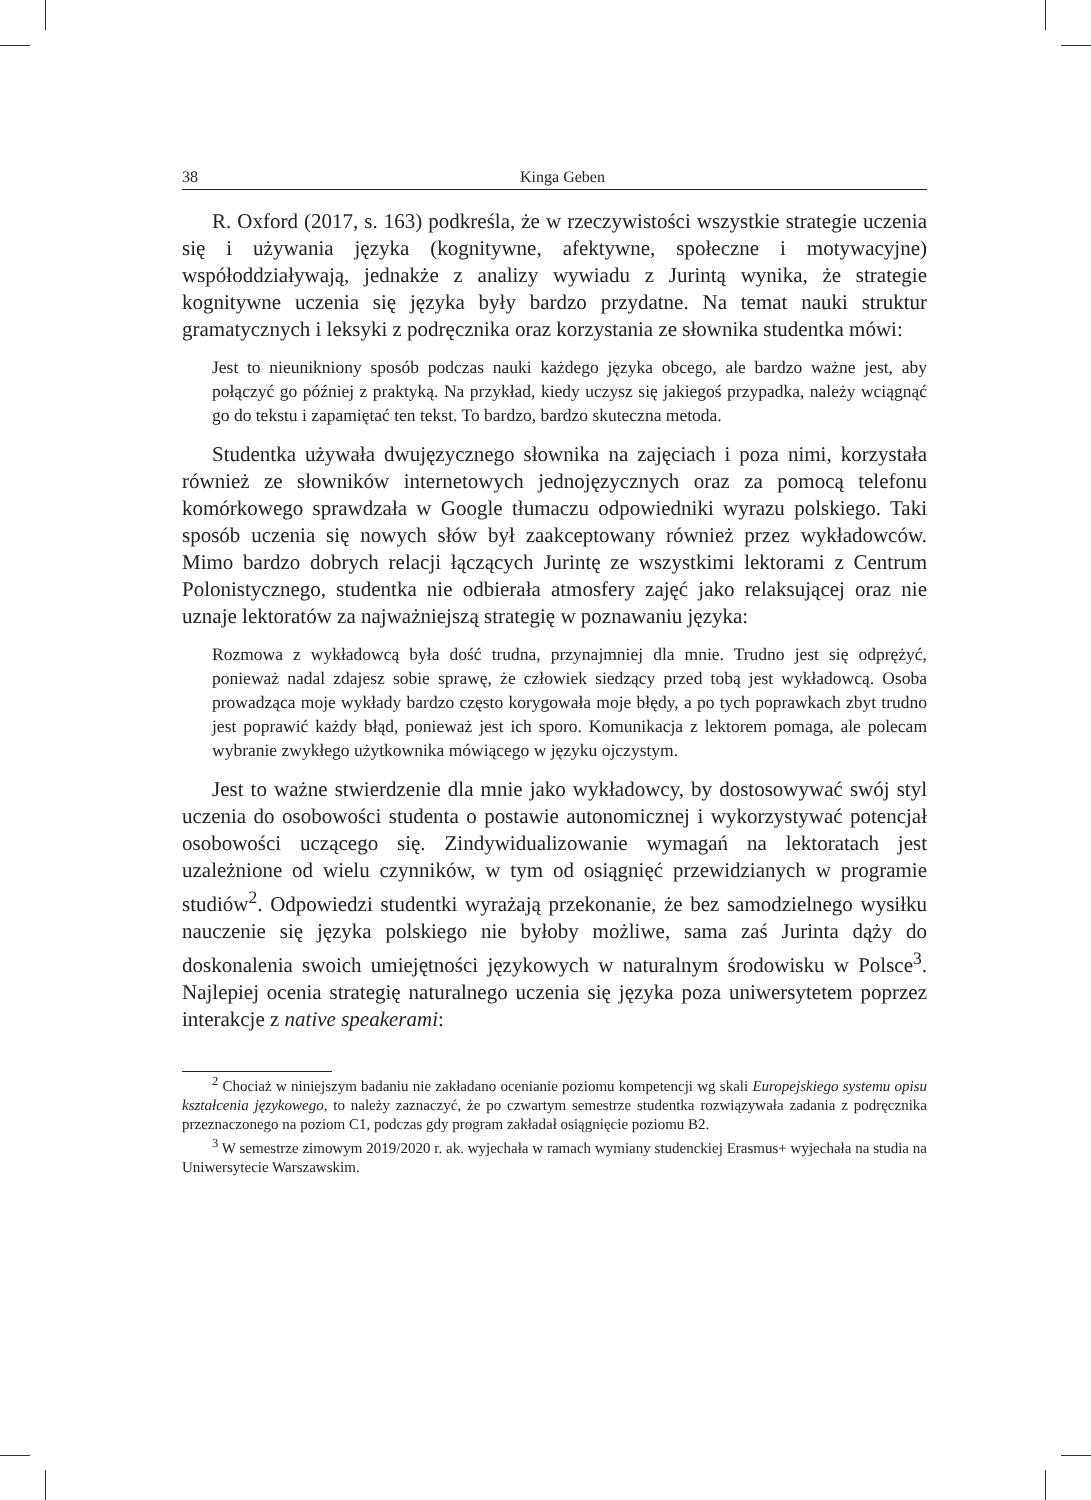38 Kinga Geben
R. Oxford (2017, s. 163) podkreśla, że w rzeczywistości wszystkie strategie uczenia się i używania języka (kognitywne, afektywne, społeczne i motywacyjne) współoddziaływają, jednakże z analizy wywiadu z Jurintą wynika, że strategie kognitywne uczenia się języka były bardzo przydatne. Na temat nauki struktur gramatycznych i leksyki z podręcznika oraz korzystania ze słownika studentka mówi:
Jest to nieunikniony sposób podczas nauki każdego języka obcego, ale bardzo ważne jest, aby połączyć go później z praktyką. Na przykład, kiedy uczysz się jakiegoś przypadka, należy wciągnąć go do tekstu i zapamiętać ten tekst. To bardzo, bardzo skuteczna metoda.
Studentka używała dwujęzycznego słownika na zajęciach i poza nimi, korzystała również ze słowników internetowych jednojęzycznych oraz za pomocą telefonu komórkowego sprawdzała w Google tłumaczu odpowiedniki wyrazu polskiego. Taki sposób uczenia się nowych słów był zaakceptowany również przez wykładowców. Mimo bardzo dobrych relacji łączących Jurintę ze wszystkimi lektorami z Centrum Polonistycznego, studentka nie odbierała atmosfery zajęć jako relaksującej oraz nie uznaje lektoratów za najważniejszą strategię w poznawaniu języka:
Rozmowa z wykładowcą była dość trudna, przynajmniej dla mnie. Trudno jest się odprężyć, ponieważ nadal zdajesz sobie sprawę, że człowiek siedzący przed tobą jest wykładowcą. Osoba prowadząca moje wykłady bardzo często korygowała moje błędy, a po tych poprawkach zbyt trudno jest poprawić każdy błąd, ponieważ jest ich sporo. Komunikacja z lektorem pomaga, ale polecam wybranie zwykłego użytkownika mówiącego w języku ojczystym.
Jest to ważne stwierdzenie dla mnie jako wykładowcy, by dostosowywać swój styl uczenia do osobowości studenta o postawie autonomicznej i wykorzystywać potencjał osobowości uczącego się. Zindywidualizowanie wymagań na lektoratach jest uzależnione od wielu czynników, w tym od osiągnięć przewidzianych w programie studiów<sup>2</sup>. Odpowiedzi studentki wyrażają przekonanie, że bez samodzielnego wysiłku nauczenie się języka polskiego nie byłoby możliwe, sama zaś Jurinta dąży do doskonalenia swoich umiejętności językowych w naturalnym środowisku w Polsce<sup>3</sup>. Najlepiej ocenia strategię naturalnego uczenia się języka poza uniwersytetem poprzez interakcje z native speakerami:
<sup>2</sup> Chociaż w niniejszym badaniu nie zakładano ocenianie poziomu kompetencji wg skali Europejskiego systemu opisu kształcenia językowego, to należy zaznaczyć, że po czwartym semestrze studentka rozwiązywała zadania z podręcznika przeznaczonego na poziom C1, podczas gdy program zakładał osiągnięcie poziomu B2.
<sup>3</sup> W semestrze zimowym 2019/2020 r. ak. wyjechała w ramach wymiany studenckiej Erasmus+ wyjechała na studia na Uniwersytecie Warszawskim.